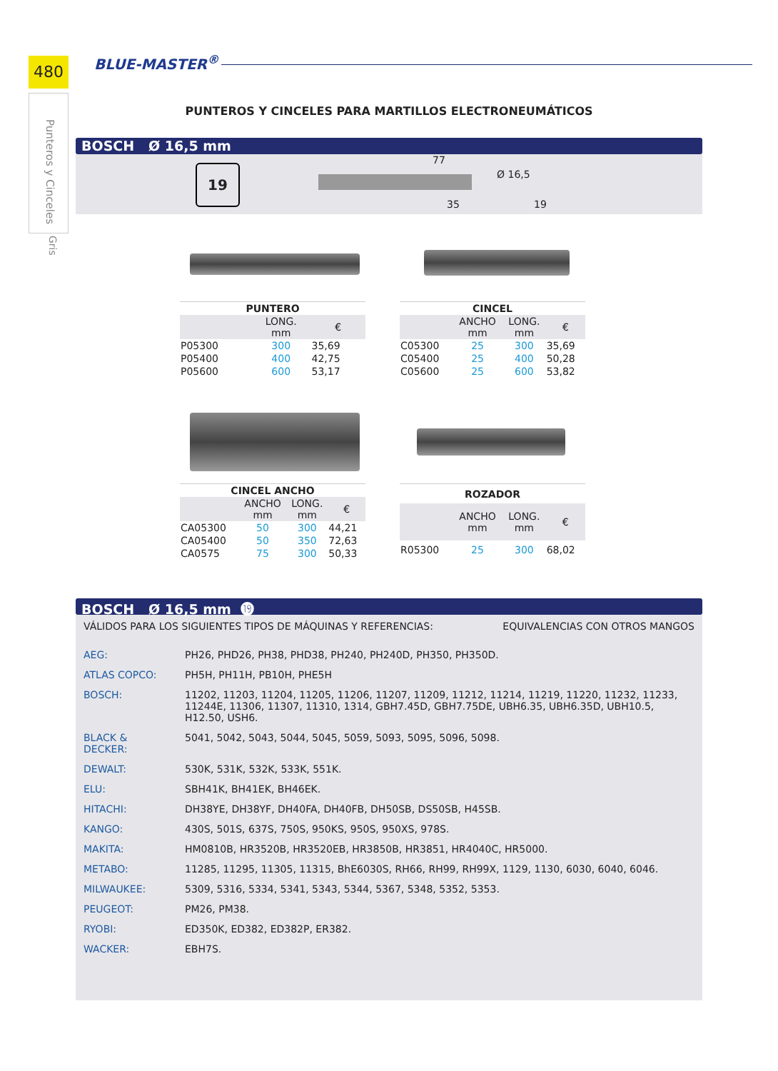480
Punteros y Cinceles
Gris
BLUE-MASTER<sup>®</sup>
PUNTEROS Y CINCELES PARA MARTILLOS ELECTRONEUMÁTICOS
BOSCH Ø 16,5 mm
19
77
35
Ø 16,5
19
| PUNTERO | | |
| --- | --- | --- |
| | LONG. mm | € |
| P05300 | 300 | 35,69 |
| P05400 | 400 | 42,75 |
| P05600 | 600 | 53,17 |
| CINCEL | | | |
| --- | --- | --- | --- |
| | ANCHO mm | LONG. mm | € |
| C05300 | 25 | 300 | 35,69 |
| C05400 | 25 | 400 | 50,28 |
| C05600 | 25 | 600 | 53,82 |
| CINCEL ANCHO | | | |
| --- | --- | --- | --- |
| | ANCHO mm | LONG. mm | € |
| CA05300 | 50 | 300 | 44,21 |
| CA05400 | 50 | 350 | 72,63 |
| CA0575 | 75 | 300 | 50,33 |
| ROZADOR | | | |
| --- | --- | --- | --- |
| | ANCHO mm | LONG. mm | € |
| R05300 | 25 | 300 | 68,02 |
BOSCH Ø 16,5 mm ⓳
VÁLIDOS PARA LOS SIGUIENTES TIPOS DE MÁQUINAS Y REFERENCIAS: EQUIVALENCIAS CON OTROS MANGOS
| AEG: | PH26, PHD26, PH38, PHD38, PH240, PH240D, PH350, PH350D. |
| ATLAS COPCO: | PH5H, PH11H, PB10H, PHE5H |
| BOSCH: | 11202, 11203, 11204, 11205, 11206, 11207, 11209, 11212, 11214, 11219, 11220, 11232, 11233, 11244E, 11306, 11307, 11310, 1314, GBH7.45D, GBH7.75DE, UBH6.35, UBH6.35D, UBH10.5, H12.50, USH6. |
| BLACK & DECKER: | 5041, 5042, 5043, 5044, 5045, 5059, 5093, 5095, 5096, 5098. |
| DEWALT: | 530K, 531K, 532K, 533K, 551K. |
| ELU: | SBH41K, BH41EK, BH46EK. |
| HITACHI: | DH38YE, DH38YF, DH40FA, DH40FB, DH50SB, DS50SB, H45SB. |
| KANGO: | 430S, 501S, 637S, 750S, 950KS, 950S, 950XS, 978S. |
| MAKITA: | HM0810B, HR3520B, HR3520EB, HR3850B, HR3851, HR4040C, HR5000. |
| METABO: | 11285, 11295, 11305, 11315, BhE6030S, RH66, RH99, RH99X, 1129, 1130, 6030, 6040, 6046. |
| MILWAUKEE: | 5309, 5316, 5334, 5341, 5343, 5344, 5367, 5348, 5352, 5353. |
| PEUGEOT: | PM26, PM38. |
| RYOBI: | ED350K, ED382, ED382P, ER382. |
| WACKER: | EBH7S. |